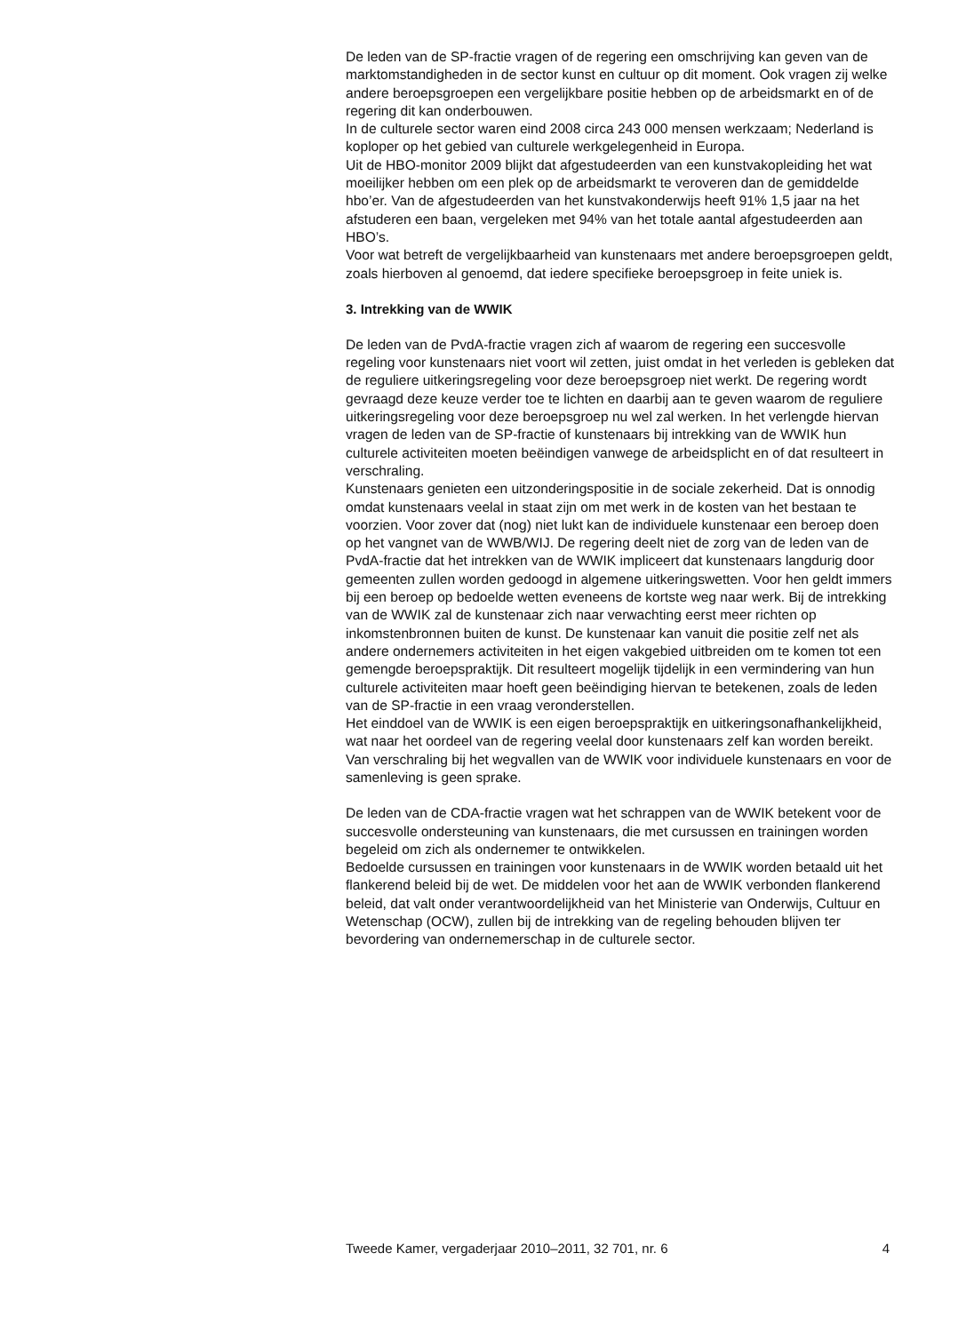De leden van de SP-fractie vragen of de regering een omschrijving kan geven van de marktomstandigheden in de sector kunst en cultuur op dit moment. Ook vragen zij welke andere beroepsgroepen een vergelijkbare positie hebben op de arbeidsmarkt en of de regering dit kan onderbouwen.
In de culturele sector waren eind 2008 circa 243 000 mensen werkzaam; Nederland is koploper op het gebied van culturele werkgelegenheid in Europa.
Uit de HBO-monitor 2009 blijkt dat afgestudeerden van een kunstvakopleiding het wat moeilijker hebben om een plek op de arbeidsmarkt te veroveren dan de gemiddelde hbo’er. Van de afgestudeerden van het kunstvakonderwijs heeft 91% 1,5 jaar na het afstuderen een baan, vergeleken met 94% van het totale aantal afgestudeerden aan HBO’s.
Voor wat betreft de vergelijkbaarheid van kunstenaars met andere beroepsgroepen geldt, zoals hierboven al genoemd, dat iedere specifieke beroepsgroep in feite uniek is.
3. Intrekking van de WWIK
De leden van de PvdA-fractie vragen zich af waarom de regering een succesvolle regeling voor kunstenaars niet voort wil zetten, juist omdat in het verleden is gebleken dat de reguliere uitkeringsregeling voor deze beroepsgroep niet werkt. De regering wordt gevraagd deze keuze verder toe te lichten en daarbij aan te geven waarom de reguliere uitkeringsregeling voor deze beroepsgroep nu wel zal werken. In het verlengde hiervan vragen de leden van de SP-fractie of kunstenaars bij intrekking van de WWIK hun culturele activiteiten moeten beëindigen vanwege de arbeidsplicht en of dat resulteert in verschraling.
Kunstenaars genieten een uitzonderingspositie in de sociale zekerheid. Dat is onnodig omdat kunstenaars veelal in staat zijn om met werk in de kosten van het bestaan te voorzien. Voor zover dat (nog) niet lukt kan de individuele kunstenaar een beroep doen op het vangnet van de WWB/WIJ. De regering deelt niet de zorg van de leden van de PvdA-fractie dat het intrekken van de WWIK impliceert dat kunstenaars langdurig door gemeenten zullen worden gedoogd in algemene uitkeringswetten. Voor hen geldt immers bij een beroep op bedoelde wetten eveneens de kortste weg naar werk. Bij de intrekking van de WWIK zal de kunstenaar zich naar verwachting eerst meer richten op inkomstenbronnen buiten de kunst. De kunstenaar kan vanuit die positie zelf net als andere ondernemers activiteiten in het eigen vakgebied uitbreiden om te komen tot een gemengde beroepspraktijk. Dit resulteert mogelijk tijdelijk in een vermindering van hun culturele activiteiten maar hoeft geen beëindiging hiervan te betekenen, zoals de leden van de SP-fractie in een vraag veronderstellen.
Het einddoel van de WWIK is een eigen beroepspraktijk en uitkeringsonafhankelijkheid, wat naar het oordeel van de regering veelal door kunstenaars zelf kan worden bereikt. Van verschraling bij het wegvallen van de WWIK voor individuele kunstenaars en voor de samenleving is geen sprake.
De leden van de CDA-fractie vragen wat het schrappen van de WWIK betekent voor de succesvolle ondersteuning van kunstenaars, die met cursussen en trainingen worden begeleid om zich als ondernemer te ontwikkelen.
Bedoelde cursussen en trainingen voor kunstenaars in de WWIK worden betaald uit het flankerend beleid bij de wet. De middelen voor het aan de WWIK verbonden flankerend beleid, dat valt onder verantwoordelijkheid van het Ministerie van Onderwijs, Cultuur en Wetenschap (OCW), zullen bij de intrekking van de regeling behouden blijven ter bevordering van ondernemerschap in de culturele sector.
Tweede Kamer, vergaderjaar 2010–2011, 32 701, nr. 6 4